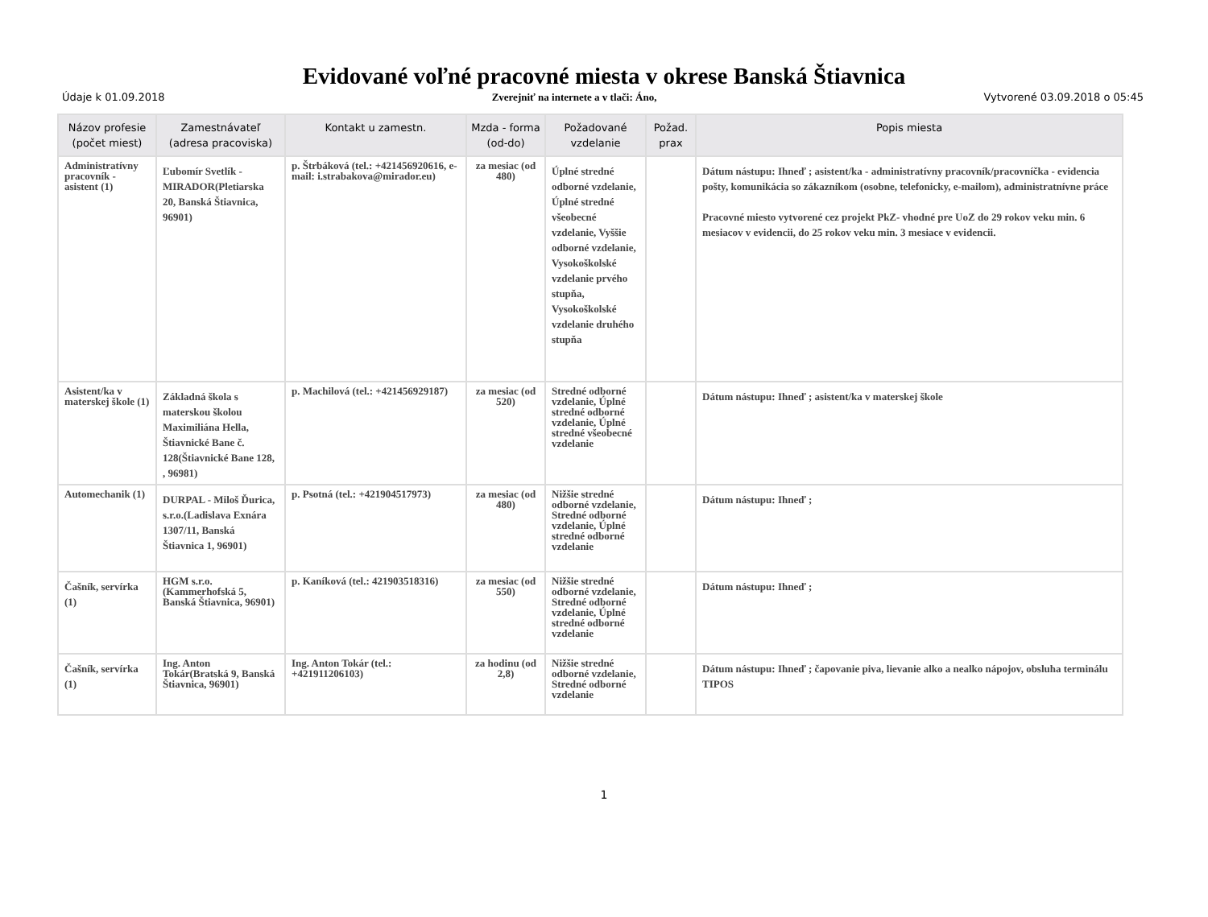Evidované voľné pracovné miesta v okrese Banská Štiavnica
Údaje k 01.09.2018 Zverejniť na internete a v tlači: Áno, Vytvorené 03.09.2018 o 05:45
| Názov profesie (počet miest) | Zamestnávateľ (adresa pracoviska) | Kontakt u zamestn. | Mzda - forma (od-do) | Požadované vzdelanie | Požad. prax | Popis miesta |
| --- | --- | --- | --- | --- | --- | --- |
| Administratívny pracovník - asistent (1) | Ľubomír Svetlík - MIRADOR(Pletiarska 20, Banská Štiavnica, 96901) | p. Štrbáková (tel.: +421456920616, e-mail: i.strabakova@mirador.eu) | za mesiac (od 480) | Úplné stredné odborné vzdelanie, Úplné stredné všeobecné vzdelanie, Vyššie odborné vzdelanie, Vysokoškolské vzdelanie prvého stupňa, Vysokoškolské vzdelanie druhého stupňa | | Dátum nástupu: Ihneď ; asistent/ka - administratívny pracovník/pracovníčka - evidencia pošty, komunikácia so zákazníkom (osobne, telefonicky, e-mailom), administratnívne práce Pracovné miesto vytvorené cez projekt PkZ- vhodné pre UoZ do 29 rokov veku min. 6 mesiacov v evidencii, do 25 rokov veku min. 3 mesiace v evidencii. |
| Asistent/ka v materskej škole (1) | Základná škola s materskou školou Maximiliána Hella, Štiavnické Bane č. 128(Štiavnické Bane 128, , 96981) | p. Machilová (tel.: +421456929187) | za mesiac (od 520) | Stredné odborné vzdelanie, Úplné stredné odborné vzdelanie, Úplné stredné všeobecné vzdelanie | | Dátum nástupu: Ihneď ; asistent/ka v materskej škole |
| Automechanik (1) | DURPAL - Miloš Ďurica, s.r.o.(Ladislava Exnára 1307/11, Banská Štiavnica 1, 96901) | p. Psotná (tel.: +421904517973) | za mesiac (od 480) | Nižšie stredné odborné vzdelanie, Stredné odborné vzdelanie, Úplné stredné odborné vzdelanie | | Dátum nástupu: Ihneď ; |
| Čašník, servírka (1) | HGM s.r.o.(Kammerhofská 5, Banská Štiavnica, 96901) | p. Kaníková (tel.: 421903518316) | za mesiac (od 550) | Nižšie stredné odborné vzdelanie, Stredné odborné vzdelanie, Úplné stredné odborné vzdelanie | | Dátum nástupu: Ihneď ; |
| Čašník, servírka (1) | Ing. Anton Tokár(Bratská 9, Banská Štiavnica, 96901) | Ing. Anton Tokár (tel.: +421911206103) | za hodinu (od 2,8) | Nižšie stredné odborné vzdelanie, Stredné odborné vzdelanie | | Dátum nástupu: Ihneď ; čapovanie piva, lievanie alko a nealko nápojov, obsluha terminálu TIPOS |
1